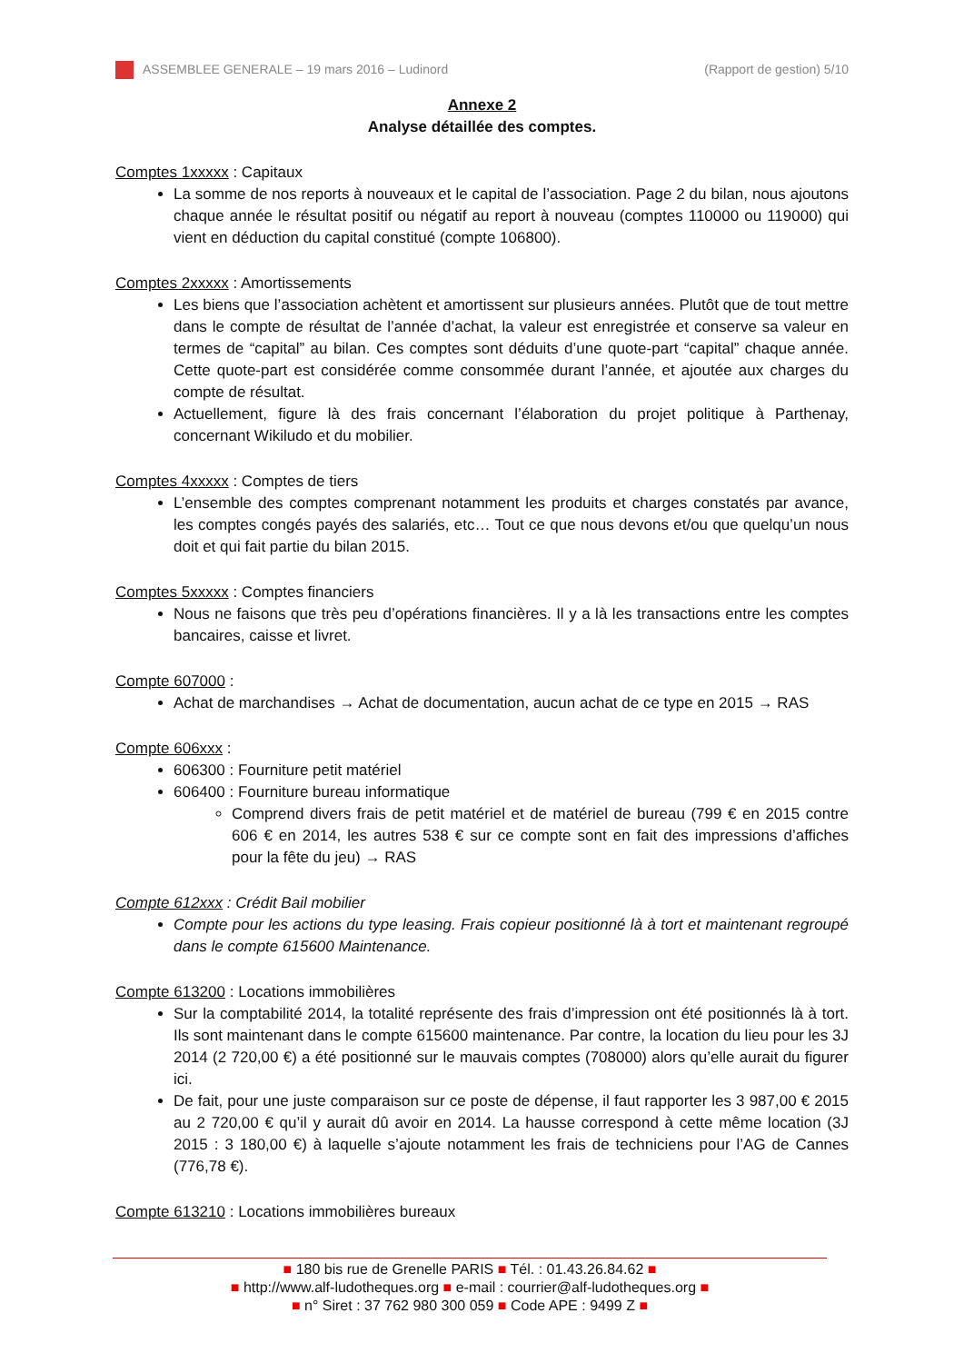ASSEMBLEE GENERALE – 19 mars 2016 – Ludinord (Rapport de gestion) 5/10
Annexe 2
Analyse détaillée des comptes.
Comptes 1xxxxx : Capitaux
La somme de nos reports à nouveaux et le capital de l’association. Page 2 du bilan, nous ajoutons chaque année le résultat positif ou négatif au report à nouveau (comptes 110000 ou 119000) qui vient en déduction du capital constitué (compte 106800).
Comptes 2xxxxx : Amortissements
Les biens que l’association achètent et amortissent sur plusieurs années. Plutôt que de tout mettre dans le compte de résultat de l’année d’achat, la valeur est enregistrée et conserve sa valeur en termes de “capital” au bilan. Ces comptes sont déduits d’une quote-part “capital” chaque année. Cette quote-part est considérée comme consommée durant l’année, et ajoutée aux charges du compte de résultat.
Actuellement, figure là des frais concernant l’élaboration du projet politique à Parthenay, concernant Wikiludo et du mobilier.
Comptes 4xxxxx : Comptes de tiers
L’ensemble des comptes comprenant notamment les produits et charges constatés par avance, les comptes congés payés des salariés, etc… Tout ce que nous devons et/ou que quelqu’un nous doit et qui fait partie du bilan 2015.
Comptes 5xxxxx : Comptes financiers
Nous ne faisons que très peu d’opérations financières. Il y a là les transactions entre les comptes bancaires, caisse et livret.
Compte 607000 :
Achat de marchandises → Achat de documentation, aucun achat de ce type en 2015 → RAS
Compte 606xxx :
606300 : Fourniture petit matériel
606400 : Fourniture bureau informatique
Comprend divers frais de petit matériel et de matériel de bureau (799 € en 2015 contre 606 € en 2014, les autres 538 € sur ce compte sont en fait des impressions d’affiches pour la fête du jeu) → RAS
Compte 612xxx : Crédit Bail mobilier
Compte pour les actions du type leasing. Frais copieur positionné là à tort et maintenant regroupé dans le compte 615600 Maintenance.
Compte 613200 : Locations immobilières
Sur la comptabilité 2014, la totalité représente des frais d’impression ont été positionnés là à tort. Ils sont maintenant dans le compte 615600 maintenance. Par contre, la location du lieu pour les 3J 2014 (2 720,00 €) a été positionné sur le mauvais comptes (708000) alors qu’elle aurait du figurer ici.
De fait, pour une juste comparaison sur ce poste de dépense, il faut rapporter les 3 987,00 € 2015 au 2 720,00 € qu’il y aurait dû avoir en 2014. La hausse correspond à cette même location (3J 2015 : 3 180,00 €) à laquelle s’ajoute notamment les frais de techniciens pour l’AG de Cannes (776,78 €).
Compte 613210 : Locations immobilières bureaux
■ 180 bis rue de Grenelle PARIS ■ Tél. : 01.43.26.84.62 ■
■ http://www.alf-ludotheques.org ■ e-mail : courrier@alf-ludotheques.org ■
■ n° Siret : 37 762 980 300 059 ■ Code APE : 9499 Z ■